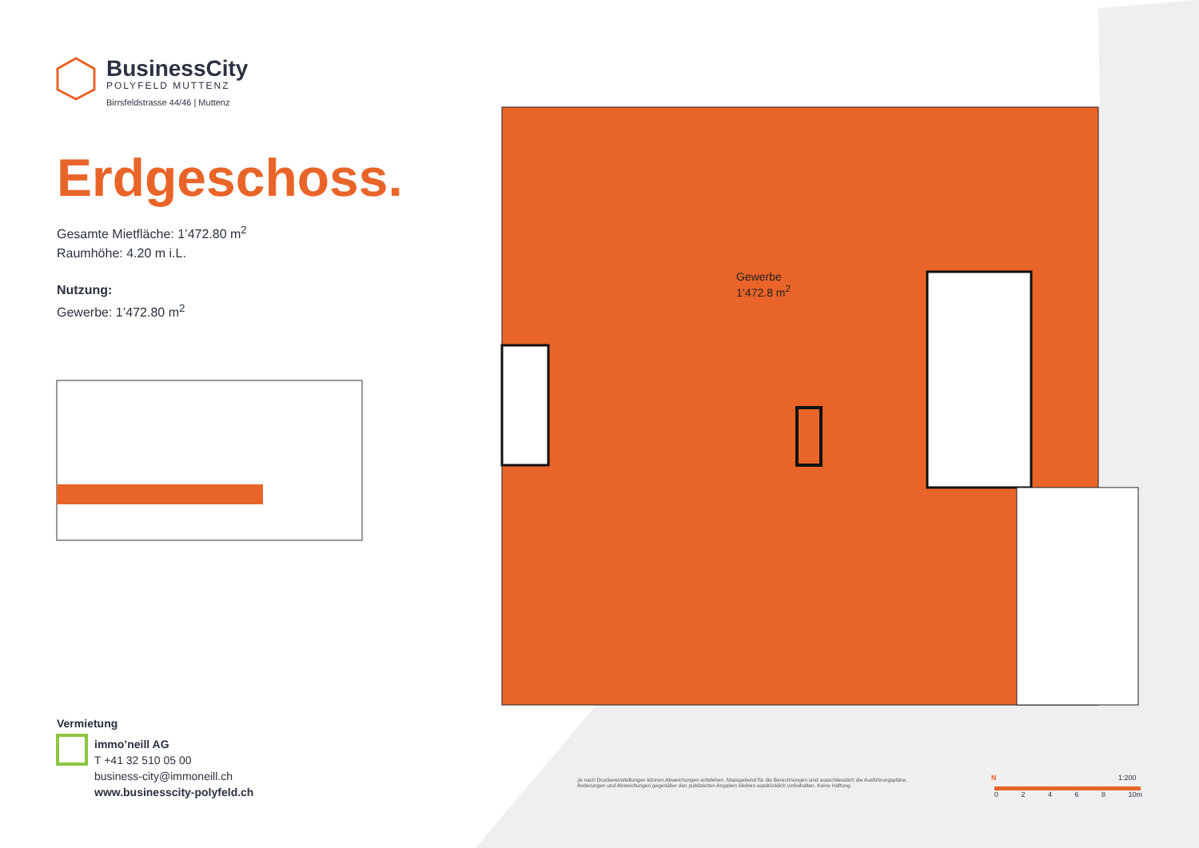BusinessCity
POLYFELD MUTTENZ
Birrsfeldstrasse 44/46 | Muttenz
Erdgeschoss.
Gesamte Mietfläche: 1’472.80 m<sup>2</sup>
Raumhöhe: 4.20 m i.L.
Nutzung:
Gewerbe: 1’472.80 m<sup>2</sup>
Gewerbe
1’472.8 m<sup>2</sup>
Vermietung
immo’neill AG
T +41 32 510 05 00
business-city@immoneill.ch
www.businesscity-polyfeld.ch
Je nach Druckereinstellungen können Abweichungen entstehen. Massgebend für die Berechnungen sind ausschliesslich die Ausführungspläne.
Änderungen und Abweichungen gegenüber den publizierten Angaben bleiben ausdrücklich vorbehalten. Keine Haftung.
N 1:200
0 2 4 6 8 10m